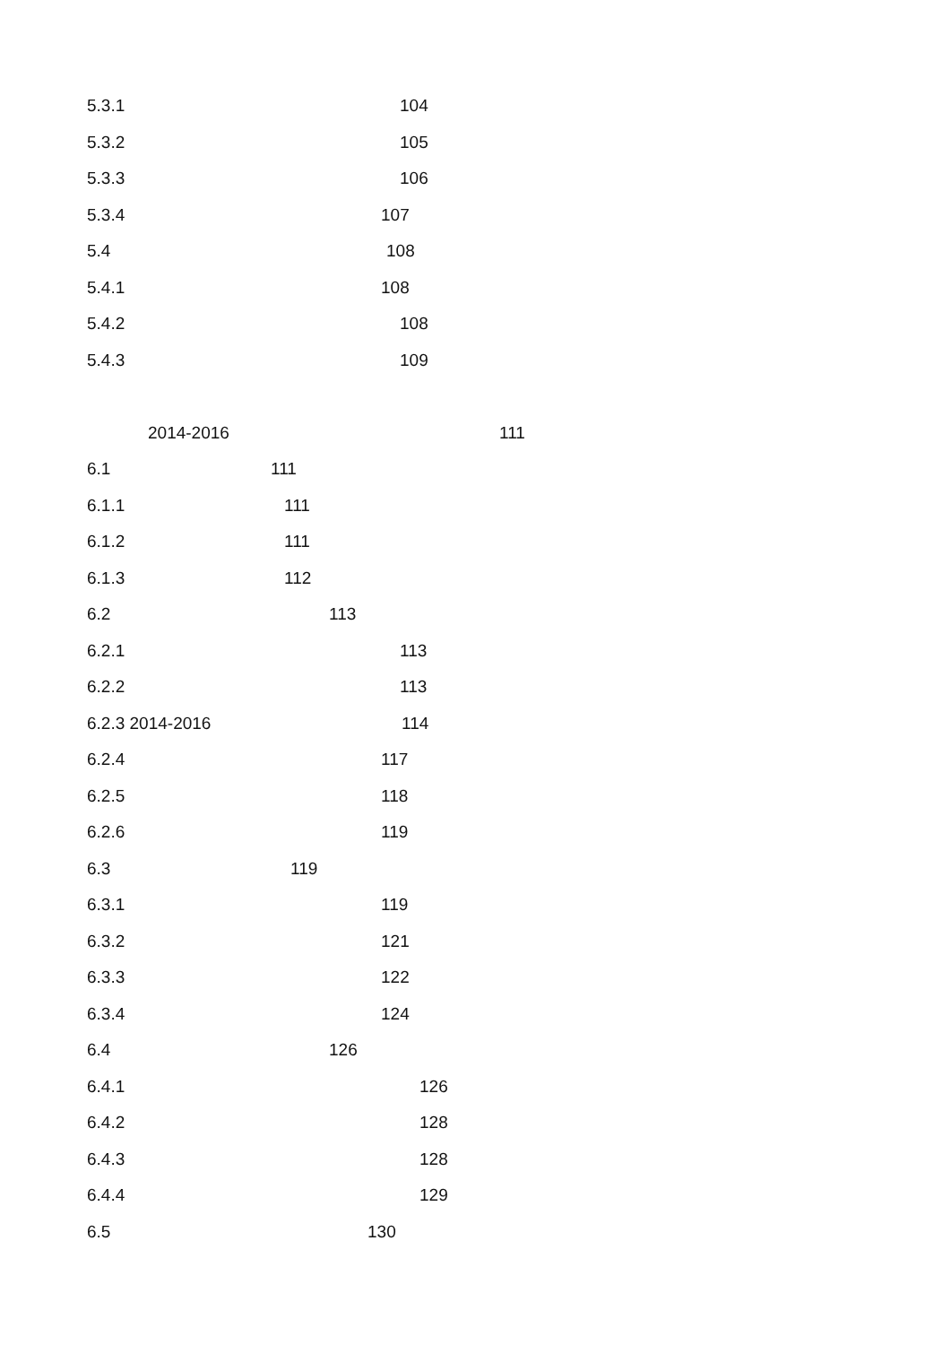5.3.1 104
5.3.2 105
5.3.3 106
5.3.4 107
5.4 108
5.4.1 108
5.4.2 108
5.4.3 109
2014-2016 111
6.1 111
6.1.1 111
6.1.2 111
6.1.3 112
6.2 113
6.2.1 113
6.2.2 113
6.2.3 2014-2016 114
6.2.4 117
6.2.5 118
6.2.6 119
6.3 119
6.3.1 119
6.3.2 121
6.3.3 122
6.3.4 124
6.4 126
6.4.1 126
6.4.2 128
6.4.3 128
6.4.4 129
6.5 130